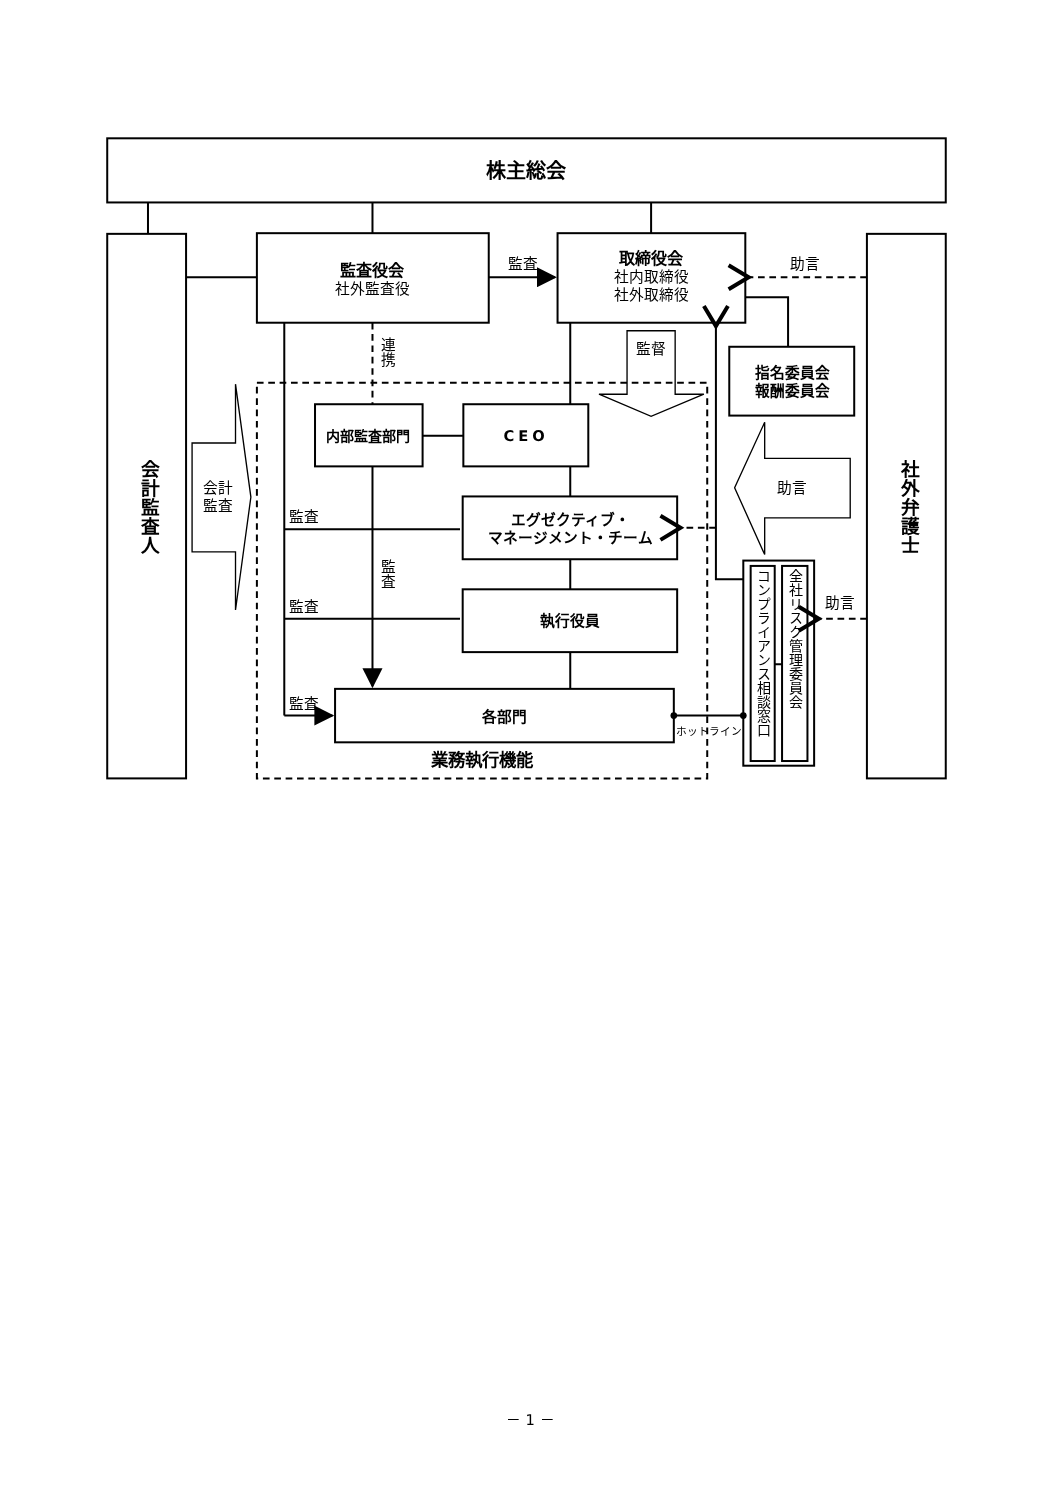株主総会
会計監査人
監査役会
社外監査役
監査
取締役会
社内取締役
社外取締役
助言
社外弁護士
連携
監督
指名委員会
報酬委員会
内部監査部門
CEO
会計
監査
助言
エグゼクティブ・
マネージメント・チーム
監査
監査
監査
執行役員
助言
コンプライアンス相談窓口
全社リスク管理委員会
監査
各部門
ホットライン
業務執行機能
－ 1 －